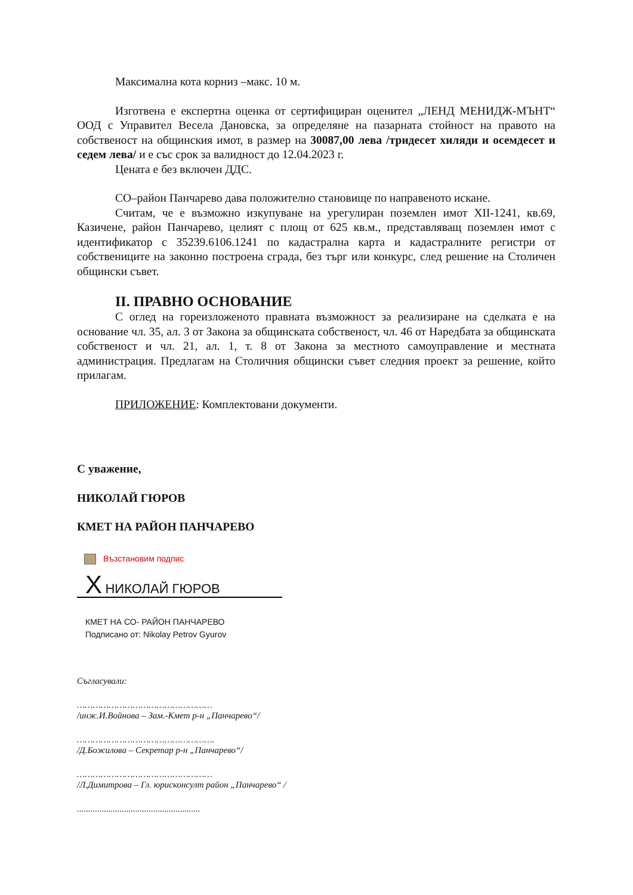Максимална кота корниз –макс. 10 м.
Изготвена е експертна оценка от сертифициран оценител „ЛЕНД МЕНИДЖ-МЪНТ“ ООД с Управител Весела Дановска, за определяне на пазарната стойност на правото на собственост на общинския имот, в размер на 30087,00 лева /тридесет хиляди и осемдесет и седем лева/ и е със срок за валидност до 12.04.2023 г.
Цената е без включен ДДС.
СО–район Панчарево дава положително становище по направеното искане.
Считам, че е възможно изкупуване на урегулиран поземлен имот ХII-1241, кв.69, Казичене, район Панчарево, целият с площ от 625 кв.м., представляващ поземлен имот с идентификатор с 35239.6106.1241 по кадастрална карта и кадастралните регистри от собствениците на законно построена сграда, без търг или конкурс, след решение на Столичен общински съвет.
II. ПРАВНО ОСНОВАНИЕ
С оглед на гореизложеното правната възможност за реализиране на сделката е на основание чл. 35, ал. 3 от Закона за общинската собственост, чл. 46 от Наредбата за общинската собственост и чл. 21, ал. 1, т. 8 от Закона за местното самоуправление и местната администрация. Предлагам на Столичния общински съвет следния проект за решение, който прилагам.
ПРИЛОЖЕНИЕ: Комплектовани документи.
С уважение,
НИКОЛАЙ ГЮРОВ
КМЕТ НА РАЙОН ПАНЧАРЕВО
Възстановим подпис
X НИКОЛАЙ ГЮРОВ
КМЕТ НА СО- РАЙОН ПАНЧАРЕВО
Подписано от: Nikolay Petrov Gyurov
Съгласували:
……………………………………………
/инж.И.Войнова – Зам.-Кмет р-н „Панчарево“/
…………………………………………….
/Д.Божилова – Секретар р-н „Панчарево“/
……………………………………………
/Л.Димитрова – Гл. юрисконсулт район „Панчарево“ /
.......................................................